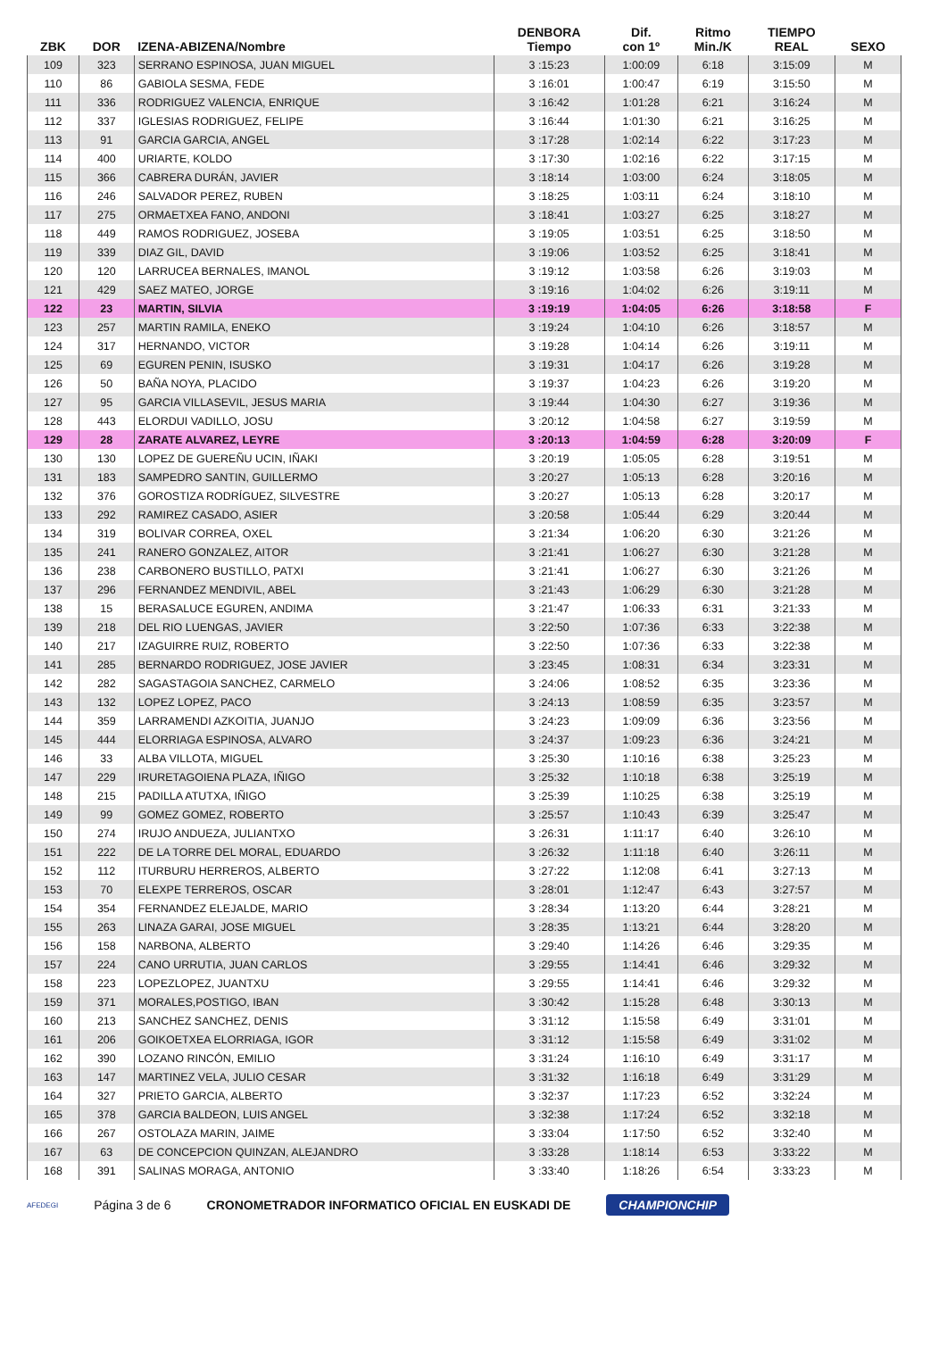| ZBK | DOR | IZENA-ABIZENA/Nombre | DENBORA Tiempo | Dif. con 1º | Ritmo Min./K | TIEMPO REAL | SEXO |
| --- | --- | --- | --- | --- | --- | --- | --- |
| 109 | 323 | SERRANO ESPINOSA, JUAN MIGUEL | 3 :15:23 | 1:00:09 | 6:18 | 3:15:09 | M |
| 110 | 86 | GABIOLA SESMA, FEDE | 3 :16:01 | 1:00:47 | 6:19 | 3:15:50 | M |
| 111 | 336 | RODRIGUEZ VALENCIA, ENRIQUE | 3 :16:42 | 1:01:28 | 6:21 | 3:16:24 | M |
| 112 | 337 | IGLESIAS RODRIGUEZ, FELIPE | 3 :16:44 | 1:01:30 | 6:21 | 3:16:25 | M |
| 113 | 91 | GARCIA GARCIA, ANGEL | 3 :17:28 | 1:02:14 | 6:22 | 3:17:23 | M |
| 114 | 400 | URIARTE, KOLDO | 3 :17:30 | 1:02:16 | 6:22 | 3:17:15 | M |
| 115 | 366 | CABRERA DURÁN, JAVIER | 3 :18:14 | 1:03:00 | 6:24 | 3:18:05 | M |
| 116 | 246 | SALVADOR PEREZ, RUBEN | 3 :18:25 | 1:03:11 | 6:24 | 3:18:10 | M |
| 117 | 275 | ORMAETXEA FANO, ANDONI | 3 :18:41 | 1:03:27 | 6:25 | 3:18:27 | M |
| 118 | 449 | RAMOS RODRIGUEZ, JOSEBA | 3 :19:05 | 1:03:51 | 6:25 | 3:18:50 | M |
| 119 | 339 | DIAZ GIL, DAVID | 3 :19:06 | 1:03:52 | 6:25 | 3:18:41 | M |
| 120 | 120 | LARRUCEA BERNALES, IMANOL | 3 :19:12 | 1:03:58 | 6:26 | 3:19:03 | M |
| 121 | 429 | SAEZ MATEO, JORGE | 3 :19:16 | 1:04:02 | 6:26 | 3:19:11 | M |
| 122 | 23 | MARTIN, SILVIA | 3 :19:19 | 1:04:05 | 6:26 | 3:18:58 | F |
| 123 | 257 | MARTIN RAMILA, ENEKO | 3 :19:24 | 1:04:10 | 6:26 | 3:18:57 | M |
| 124 | 317 | HERNANDO, VICTOR | 3 :19:28 | 1:04:14 | 6:26 | 3:19:11 | M |
| 125 | 69 | EGUREN PENIN, ISUSKO | 3 :19:31 | 1:04:17 | 6:26 | 3:19:28 | M |
| 126 | 50 | BAÑA NOYA, PLACIDO | 3 :19:37 | 1:04:23 | 6:26 | 3:19:20 | M |
| 127 | 95 | GARCIA VILLASEVIL, JESUS MARIA | 3 :19:44 | 1:04:30 | 6:27 | 3:19:36 | M |
| 128 | 443 | ELORDUI VADILLO, JOSU | 3 :20:12 | 1:04:58 | 6:27 | 3:19:59 | M |
| 129 | 28 | ZARATE ALVAREZ, LEYRE | 3 :20:13 | 1:04:59 | 6:28 | 3:20:09 | F |
| 130 | 130 | LOPEZ DE GUEREÑU UCIN, IÑAKI | 3 :20:19 | 1:05:05 | 6:28 | 3:19:51 | M |
| 131 | 183 | SAMPEDRO SANTIN, GUILLERMO | 3 :20:27 | 1:05:13 | 6:28 | 3:20:16 | M |
| 132 | 376 | GOROSTIZA RODRÍGUEZ, SILVESTRE | 3 :20:27 | 1:05:13 | 6:28 | 3:20:17 | M |
| 133 | 292 | RAMIREZ CASADO, ASIER | 3 :20:58 | 1:05:44 | 6:29 | 3:20:44 | M |
| 134 | 319 | BOLIVAR CORREA, OXEL | 3 :21:34 | 1:06:20 | 6:30 | 3:21:26 | M |
| 135 | 241 | RANERO GONZALEZ, AITOR | 3 :21:41 | 1:06:27 | 6:30 | 3:21:28 | M |
| 136 | 238 | CARBONERO BUSTILLO, PATXI | 3 :21:41 | 1:06:27 | 6:30 | 3:21:26 | M |
| 137 | 296 | FERNANDEZ MENDIVIL, ABEL | 3 :21:43 | 1:06:29 | 6:30 | 3:21:28 | M |
| 138 | 15 | BERASALUCE EGUREN, ANDIMA | 3 :21:47 | 1:06:33 | 6:31 | 3:21:33 | M |
| 139 | 218 | DEL RIO LUENGAS, JAVIER | 3 :22:50 | 1:07:36 | 6:33 | 3:22:38 | M |
| 140 | 217 | IZAGUIRRE RUIZ, ROBERTO | 3 :22:50 | 1:07:36 | 6:33 | 3:22:38 | M |
| 141 | 285 | BERNARDO RODRIGUEZ, JOSE JAVIER | 3 :23:45 | 1:08:31 | 6:34 | 3:23:31 | M |
| 142 | 282 | SAGASTAGOIA SANCHEZ, CARMELO | 3 :24:06 | 1:08:52 | 6:35 | 3:23:36 | M |
| 143 | 132 | LOPEZ LOPEZ, PACO | 3 :24:13 | 1:08:59 | 6:35 | 3:23:57 | M |
| 144 | 359 | LARRAMENDI AZKOITIA, JUANJO | 3 :24:23 | 1:09:09 | 6:36 | 3:23:56 | M |
| 145 | 444 | ELORRIAGA ESPINOSA, ALVARO | 3 :24:37 | 1:09:23 | 6:36 | 3:24:21 | M |
| 146 | 33 | ALBA VILLOTA, MIGUEL | 3 :25:30 | 1:10:16 | 6:38 | 3:25:23 | M |
| 147 | 229 | IRURETAGOIENA PLAZA, IÑIGO | 3 :25:32 | 1:10:18 | 6:38 | 3:25:19 | M |
| 148 | 215 | PADILLA ATUTXA, IÑIGO | 3 :25:39 | 1:10:25 | 6:38 | 3:25:19 | M |
| 149 | 99 | GOMEZ GOMEZ, ROBERTO | 3 :25:57 | 1:10:43 | 6:39 | 3:25:47 | M |
| 150 | 274 | IRUJO ANDUEZA, JULIANTXO | 3 :26:31 | 1:11:17 | 6:40 | 3:26:10 | M |
| 151 | 222 | DE LA TORRE DEL MORAL, EDUARDO | 3 :26:32 | 1:11:18 | 6:40 | 3:26:11 | M |
| 152 | 112 | ITURBURU HERREROS, ALBERTO | 3 :27:22 | 1:12:08 | 6:41 | 3:27:13 | M |
| 153 | 70 | ELEXPE TERREROS, OSCAR | 3 :28:01 | 1:12:47 | 6:43 | 3:27:57 | M |
| 154 | 354 | FERNANDEZ ELEJALDE, MARIO | 3 :28:34 | 1:13:20 | 6:44 | 3:28:21 | M |
| 155 | 263 | LINAZA GARAI, JOSE MIGUEL | 3 :28:35 | 1:13:21 | 6:44 | 3:28:20 | M |
| 156 | 158 | NARBONA, ALBERTO | 3 :29:40 | 1:14:26 | 6:46 | 3:29:35 | M |
| 157 | 224 | CANO URRUTIA, JUAN CARLOS | 3 :29:55 | 1:14:41 | 6:46 | 3:29:32 | M |
| 158 | 223 | LOPEZLOPEZ, JUANTXU | 3 :29:55 | 1:14:41 | 6:46 | 3:29:32 | M |
| 159 | 371 | MORALES,POSTIGO, IBAN | 3 :30:42 | 1:15:28 | 6:48 | 3:30:13 | M |
| 160 | 213 | SANCHEZ SANCHEZ, DENIS | 3 :31:12 | 1:15:58 | 6:49 | 3:31:01 | M |
| 161 | 206 | GOIKOETXEA ELORRIAGA, IGOR | 3 :31:12 | 1:15:58 | 6:49 | 3:31:02 | M |
| 162 | 390 | LOZANO RINCÓN, EMILIO | 3 :31:24 | 1:16:10 | 6:49 | 3:31:17 | M |
| 163 | 147 | MARTINEZ VELA, JULIO CESAR | 3 :31:32 | 1:16:18 | 6:49 | 3:31:29 | M |
| 164 | 327 | PRIETO GARCIA, ALBERTO | 3 :32:37 | 1:17:23 | 6:52 | 3:32:24 | M |
| 165 | 378 | GARCIA BALDEON, LUIS ANGEL | 3 :32:38 | 1:17:24 | 6:52 | 3:32:18 | M |
| 166 | 267 | OSTOLAZA MARIN, JAIME | 3 :33:04 | 1:17:50 | 6:52 | 3:32:40 | M |
| 167 | 63 | DE CONCEPCION QUINZAN, ALEJANDRO | 3 :33:28 | 1:18:14 | 6:53 | 3:33:22 | M |
| 168 | 391 | SALINAS MORAGA, ANTONIO | 3 :33:40 | 1:18:26 | 6:54 | 3:33:23 | M |
AFEDEGI Página 3 de 6 CRONOMETRADOR INFORMATICO OFICIAL EN EUSKADI DE CHAMPIONCHIP